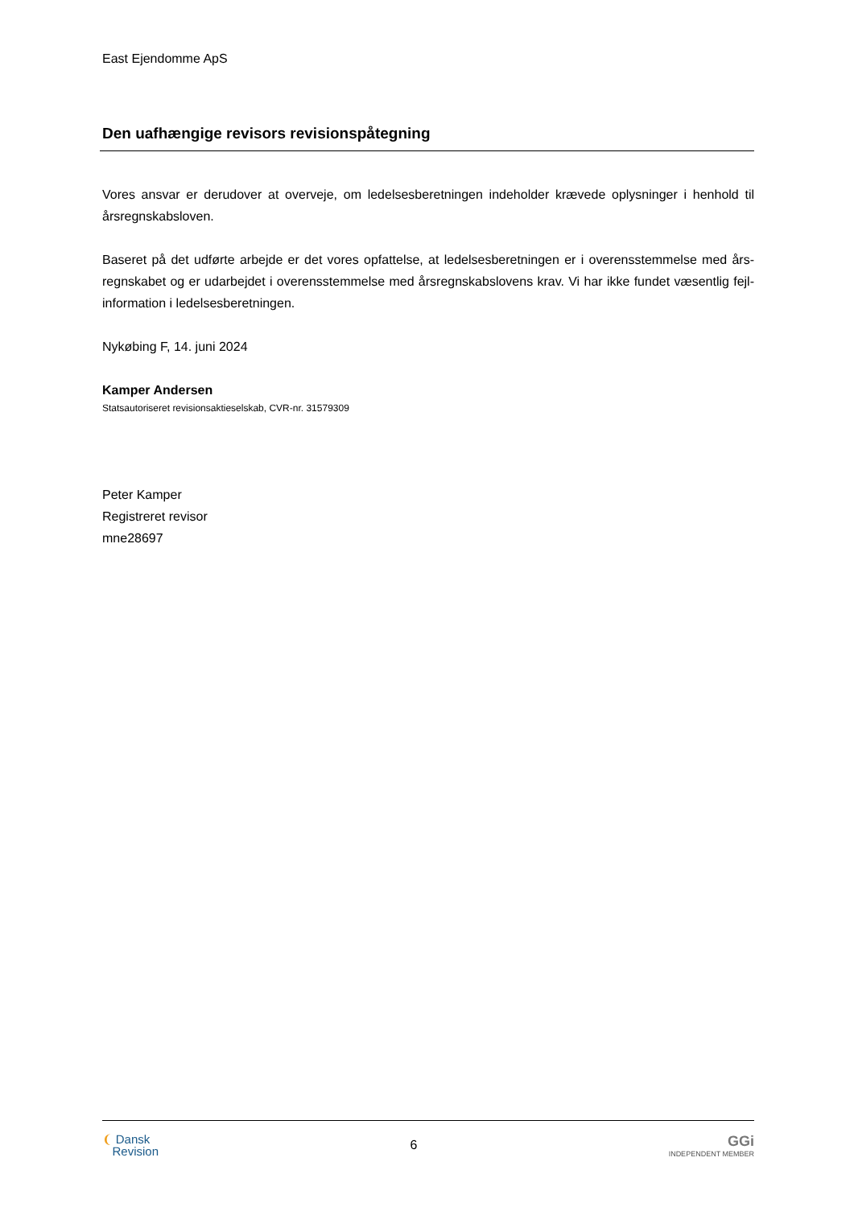East Ejendomme ApS
Den uafhængige revisors revisionspåtegning
Vores ansvar er derudover at overveje, om ledelsesberetningen indeholder krævede oplysninger i henhold til årsregnskabsloven.
Baseret på det udførte arbejde er det vores opfattelse, at ledelsesberetningen er i overensstemmelse med års­regnskabet og er udarbejdet i overensstemmelse med årsregnskabslovens krav. Vi har ikke fundet væsentlig fejl­information i ledelsesberetningen.
Nykøbing F, 14. juni 2024
Kamper Andersen
Statsautoriseret revisionsaktieselskab, CVR-nr. 31579309
Peter Kamper
Registreret revisor
mne28697
❨ Dansk
Revision
6
GGi
INDEPENDENT MEMBER